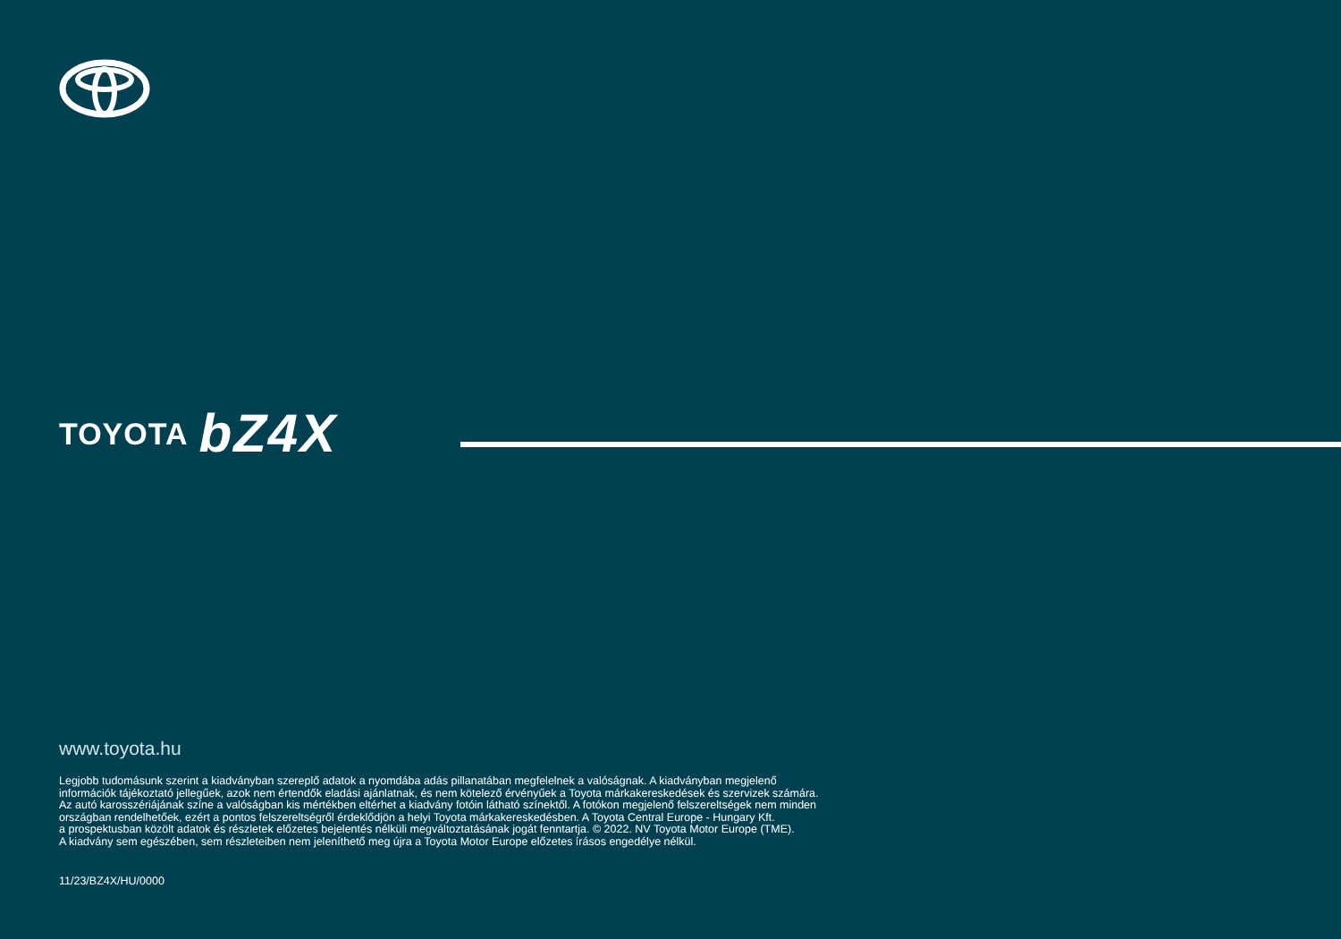TOYOTA bZ4X
www.toyota.hu
Legjobb tudomásunk szerint a kiadványban szereplő adatok a nyomdába adás pillanatában megfelelnek a valóságnak. A kiadványban megjelenő
információk tájékoztató jellegűek, azok nem értendők eladási ajánlatnak, és nem kötelező érvényűek a Toyota márkakereskedések és szervizek számára.
Az autó karosszériájának színe a valóságban kis mértékben eltérhet a kiadvány fotóin látható színektől. A fotókon megjelenő felszereltségek nem minden
országban rendelhetőek, ezért a pontos felszereltségről érdeklődjön a helyi Toyota márkakereskedésben. A Toyota Central Europe - Hungary Kft.
a prospektusban közölt adatok és részletek előzetes bejelentés nélküli megváltoztatásának jogát fenntartja. © 2022. NV Toyota Motor Europe (TME).
A kiadvány sem egészében, sem részleteiben nem jeleníthető meg újra a Toyota Motor Europe előzetes írásos engedélye nélkül.
11/23/BZ4X/HU/0000